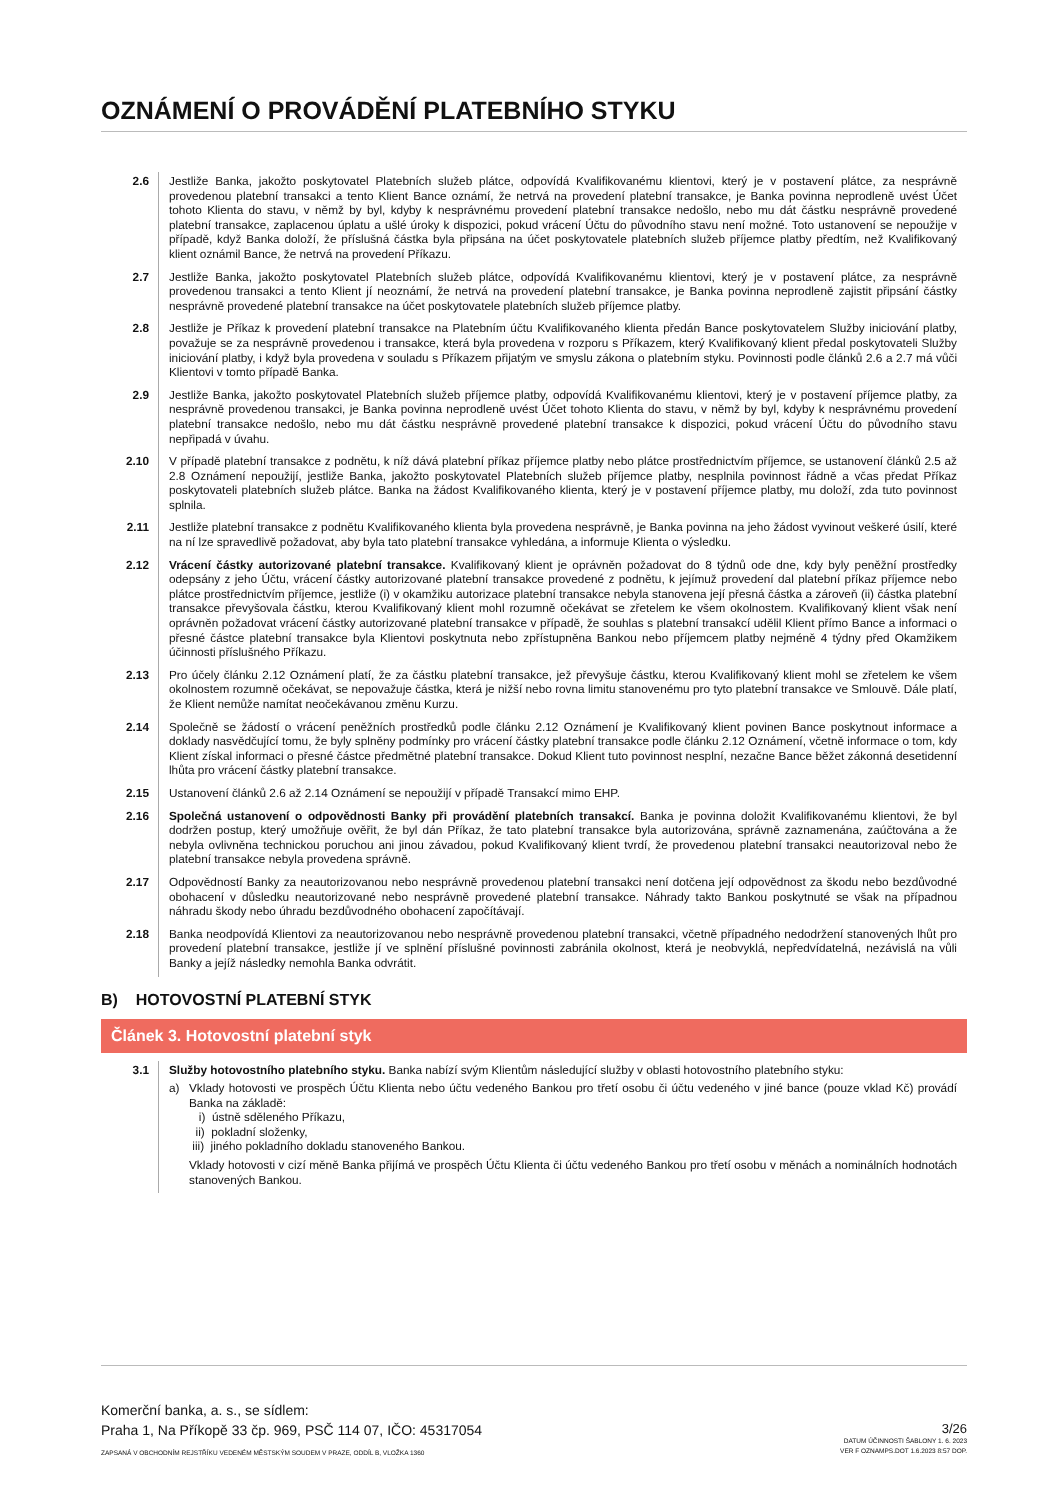OZNÁMENÍ O PROVÁDĚNÍ PLATEBNÍHO STYKU
2.6 Jestliže Banka, jakožto poskytovatel Platebních služeb plátce, odpovídá Kvalifikovanému klientovi, který je v postavení plátce, za nesprávně provedenou platební transakci a tento Klient Bance oznámí, že netrvá na provedení platební transakce, je Banka povinna neprodleně uvést Účet tohoto Klienta do stavu, v němž by byl, kdyby k nesprávnému provedení platební transakce nedošlo, nebo mu dát částku nesprávně provedené platební transakce, zaplacenou úplatu a ušlé úroky k dispozici, pokud vrácení Účtu do původního stavu není možné. Toto ustanovení se nepoužije v případě, když Banka doloží, že příslušná částka byla připsána na účet poskytovatele platebních služeb příjemce platby předtím, než Kvalifikovaný klient oznámil Bance, že netrvá na provedení Příkazu.
2.7 Jestliže Banka, jakožto poskytovatel Platebních služeb plátce, odpovídá Kvalifikovanému klientovi, který je v postavení plátce, za nesprávně provedenou transakci a tento Klient jí neoznámí, že netrvá na provedení platební transakce, je Banka povinna neprodleně zajistit připsání částky nesprávně provedené platební transakce na účet poskytovatele platebních služeb příjemce platby.
2.8 Jestliže je Příkaz k provedení platební transakce na Platebním účtu Kvalifikovaného klienta předán Bance poskytovatelem Služby iniciování platby, považuje se za nesprávně provedenou i transakce, která byla provedena v rozporu s Příkazem, který Kvalifikovaný klient předal poskytovateli Služby iniciování platby, i když byla provedena v souladu s Příkazem přijatým ve smyslu zákona o platebním styku. Povinnosti podle článků 2.6 a 2.7 má vůči Klientovi v tomto případě Banka.
2.9 Jestliže Banka, jakožto poskytovatel Platebních služeb příjemce platby, odpovídá Kvalifikovanému klientovi, který je v postavení příjemce platby, za nesprávně provedenou transakci, je Banka povinna neprodleně uvést Účet tohoto Klienta do stavu, v němž by byl, kdyby k nesprávnému provedení platební transakce nedošlo, nebo mu dát částku nesprávně provedené platební transakce k dispozici, pokud vrácení Účtu do původního stavu nepřipadá v úvahu.
2.10 V případě platební transakce z podnětu, k níž dává platební příkaz příjemce platby nebo plátce prostřednictvím příjemce, se ustanovení článků 2.5 až 2.8 Oznámení nepoužijí, jestliže Banka, jakožto poskytovatel Platebních služeb příjemce platby, nesplnila povinnost řádně a včas předat Příkaz poskytovateli platebních služeb plátce. Banka na žádost Kvalifikovaného klienta, který je v postavení příjemce platby, mu doloží, zda tuto povinnost splnila.
2.11 Jestliže platební transakce z podnětu Kvalifikovaného klienta byla provedena nesprávně, je Banka povinna na jeho žádost vyvinout veškeré úsilí, které na ní lze spravedlivě požadovat, aby byla tato platební transakce vyhledána, a informuje Klienta o výsledku.
2.12 Vrácení částky autorizované platební transakce. Kvalifikovaný klient je oprávněn požadovat do 8 týdnů ode dne, kdy byly peněžní prostředky odepsány z jeho Účtu, vrácení částky autorizované platební transakce provedené z podnětu, k jejímuž provedení dal platební příkaz příjemce nebo plátce prostřednictvím příjemce, jestliže (i) v okamžiku autorizace platební transakce nebyla stanovena její přesná částka a zároveň (ii) částka platební transakce převyšovala částku, kterou Kvalifikovaný klient mohl rozumně očekávat se zřetelem ke všem okolnostem. Kvalifikovaný klient však není oprávněn požadovat vrácení částky autorizované platební transakce v případě, že souhlas s platební transakcí udělil Klient přímo Bance a informaci o přesné částce platební transakce byla Klientovi poskytnuta nebo zpřístupněna Bankou nebo příjemcem platby nejméně 4 týdny před Okamžikem účinnosti příslušného Příkazu.
2.13 Pro účely článku 2.12 Oznámení platí, že za částku platební transakce, jež převyšuje částku, kterou Kvalifikovaný klient mohl se zřetelem ke všem okolnostem rozumně očekávat, se nepovažuje částka, která je nižší nebo rovna limitu stanovenému pro tyto platební transakce ve Smlouvě. Dále platí, že Klient nemůže namítat neočekávanou změnu Kurzu.
2.14 Společně se žádostí o vrácení peněžních prostředků podle článku 2.12 Oznámení je Kvalifikovaný klient povinen Bance poskytnout informace a doklady nasvědčující tomu, že byly splněny podmínky pro vrácení částky platební transakce podle článku 2.12 Oznámení, včetně informace o tom, kdy Klient získal informaci o přesné částce předmětné platební transakce. Dokud Klient tuto povinnost nesplní, nezačne Bance běžet zákonná desetidenní lhůta pro vrácení částky platební transakce.
2.15 Ustanovení článků 2.6 až 2.14 Oznámení se nepoužijí v případě Transakcí mimo EHP.
2.16 Společná ustanovení o odpovědnosti Banky při provádění platebních transakcí. Banka je povinna doložit Kvalifikovanému klientovi, že byl dodržen postup, který umožňuje ověřit, že byl dán Příkaz, že tato platební transakce byla autorizována, správně zaznamenána, zaúčtována a že nebyla ovlivněna technickou poruchou ani jinou závadou, pokud Kvalifikovaný klient tvrdí, že provedenou platební transakci neautorizoval nebo že platební transakce nebyla provedena správně.
2.17 Odpovědností Banky za neautorizovanou nebo nesprávně provedenou platební transakci není dotčena její odpovědnost za škodu nebo bezdůvodné obohacení v důsledku neautorizované nebo nesprávně provedené platební transakce. Náhrady takto Bankou poskytnuté se však na případnou náhradu škody nebo úhradu bezdůvodného obohacení započítávají.
2.18 Banka neodpovídá Klientovi za neautorizovanou nebo nesprávně provedenou platební transakci, včetně případného nedodržení stanovených lhůt pro provedení platební transakce, jestliže jí ve splnění příslušné povinnosti zabránila okolnost, která je neobvyklá, nepředvídatelná, nezávislá na vůli Banky a jejíž následky nemohla Banka odvrátit.
B) HOTOVOSTNÍ PLATEBNÍ STYK
Článek 3. Hotovostní platební styk
3.1 Služby hotovostního platebního styku. Banka nabízí svým Klientům následující služby v oblasti hotovostního platebního styku:
a) Vklady hotovosti ve prospěch Účtu Klienta nebo účtu vedeného Bankou pro třetí osobu či účtu vedeného v jiné bance (pouze vklad Kč) provádí Banka na základě:
i) ústně sděleného Příkazu,
ii) pokladní složenky,
iii) jiného pokladního dokladu stanoveného Bankou.
Vklady hotovosti v cizí měně Banka přijímá ve prospěch Účtu Klienta či účtu vedeného Bankou pro třetí osobu v měnách a nominálních hodnotách stanovených Bankou.
Komerční banka, a. s., se sídlem:
Praha 1, Na Příkopě 33 čp. 969, PSČ 114 07, IČO: 45317054
ZAPSANÁ V OBCHODNÍM REJSTŘÍKU VEDENÉM MĚSTSKÝM SOUDEM V PRAZE, ODDÍL B, VLOŽKA 1360
3/26
DATUM ÚČINNOSTI ŠABLONY 1. 6. 2023
VER F OZNAMPS.DOT 1.6.2023 8:57 DOP.